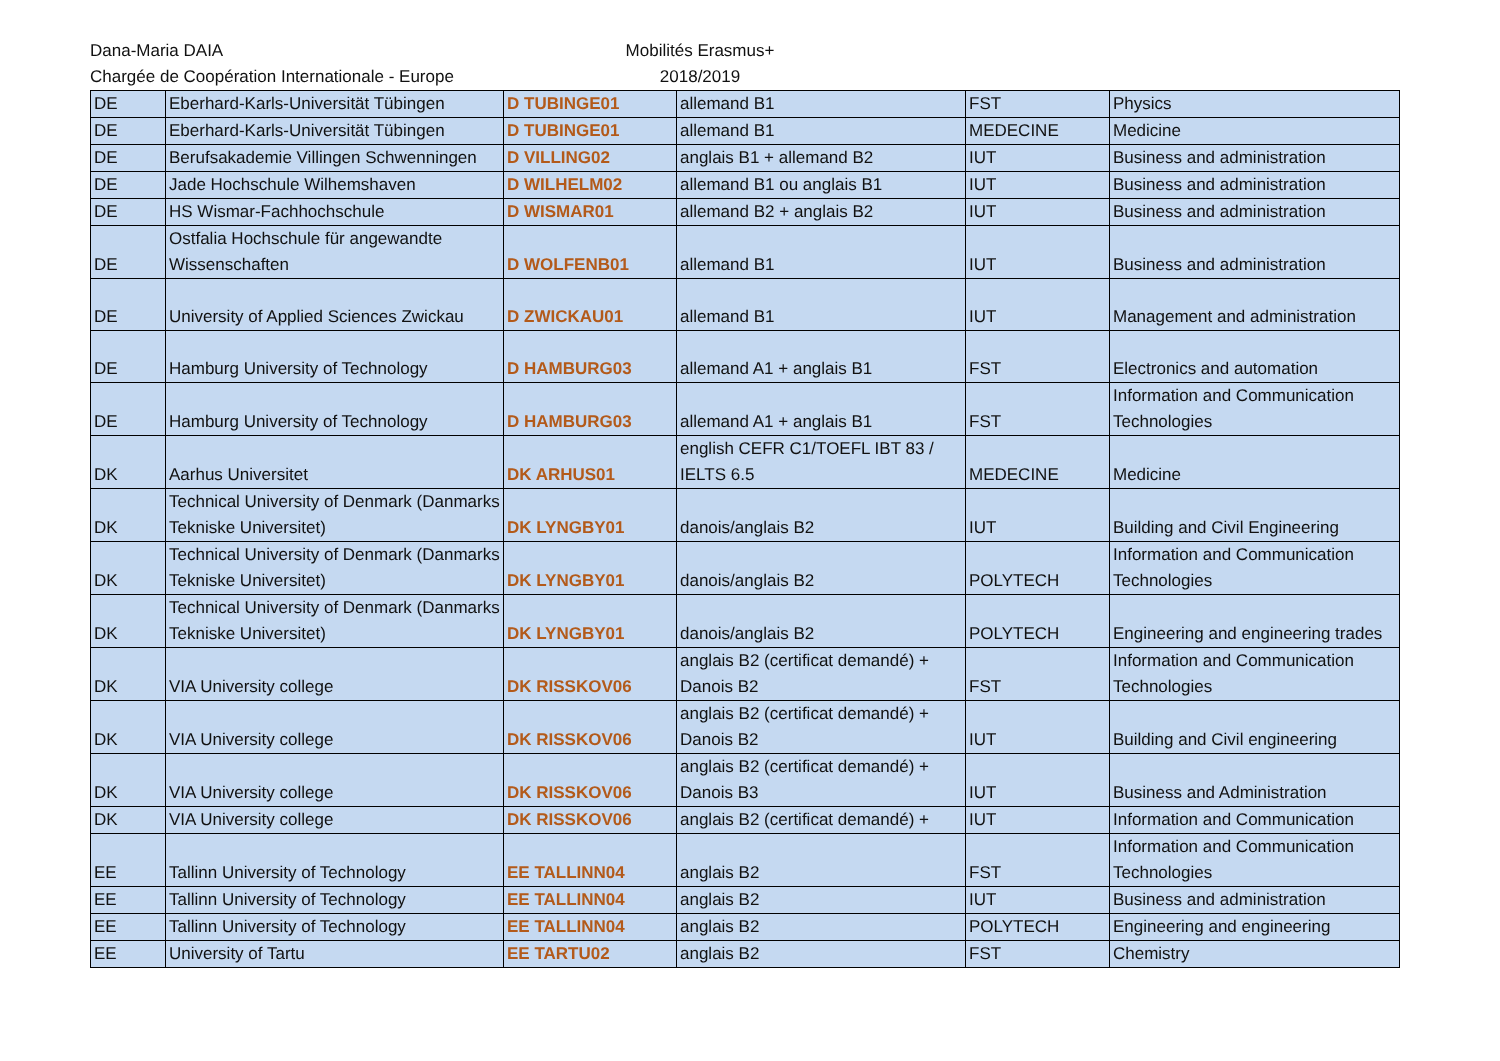Dana-Maria DAIA
Chargée de Coopération Internationale - Europe
Mobilités Erasmus+
2018/2019
| DE | Eberhard-Karls-Universität Tübingen | D TUBINGE01 | allemand B1 | FST | Physics |
| DE | Eberhard-Karls-Universität Tübingen | D TUBINGE01 | allemand B1 | MEDECINE | Medicine |
| DE | Berufsakademie Villingen Schwenningen | D VILLING02 | anglais B1 + allemand B2 | IUT | Business and administration |
| DE | Jade Hochschule Wilhemshaven | D WILHELM02 | allemand B1 ou anglais B1 | IUT | Business and administration |
| DE | HS Wismar-Fachhochschule | D WISMAR01 | allemand B2 + anglais B2 | IUT | Business and administration |
| DE | Ostfalia Hochschule für angewandte Wissenschaften | D WOLFENB01 | allemand B1 | IUT | Business and administration |
| DE | University of Applied Sciences Zwickau | D ZWICKAU01 | allemand B1 | IUT | Management and administration |
| DE | Hamburg University of Technology | D HAMBURG03 | allemand A1 + anglais B1 | FST | Electronics and automation |
| DE | Hamburg University of Technology | D HAMBURG03 | allemand A1 + anglais B1 | FST | Information and Communication Technologies |
| DK | Aarhus Universitet | DK ARHUS01 | english CEFR C1/TOEFL IBT 83 / IELTS 6.5 | MEDECINE | Medicine |
| DK | Technical University of Denmark (Danmarks Tekniske Universitet) | DK LYNGBY01 | danois/anglais B2 | IUT | Building and Civil Engineering |
| DK | Technical University of Denmark (Danmarks Tekniske Universitet) | DK LYNGBY01 | danois/anglais B2 | POLYTECH | Information and Communication Technologies |
| DK | Technical University of Denmark (Danmarks Tekniske Universitet) | DK LYNGBY01 | danois/anglais B2 | POLYTECH | Engineering and engineering trades |
| DK | VIA University college | DK RISSKOV06 | anglais B2 (certificat demandé) + Danois B2 | FST | Information and Communication Technologies |
| DK | VIA University college | DK RISSKOV06 | anglais B2 (certificat demandé) + Danois B2 | IUT | Building and Civil engineering |
| DK | VIA University college | DK RISSKOV06 | anglais B2 (certificat demandé) + Danois B3 | IUT | Business and Administration |
| DK | VIA University college | DK RISSKOV06 | anglais B2 (certificat demandé) + | IUT | Information and Communication |
| EE | Tallinn University of Technology | EE TALLINN04 | anglais B2 | FST | Information and Communication Technologies |
| EE | Tallinn University of Technology | EE TALLINN04 | anglais B2 | IUT | Business and administration |
| EE | Tallinn University of Technology | EE TALLINN04 | anglais B2 | POLYTECH | Engineering and engineering |
| EE | University of Tartu | EE TARTU02 | anglais B2 | FST | Chemistry |